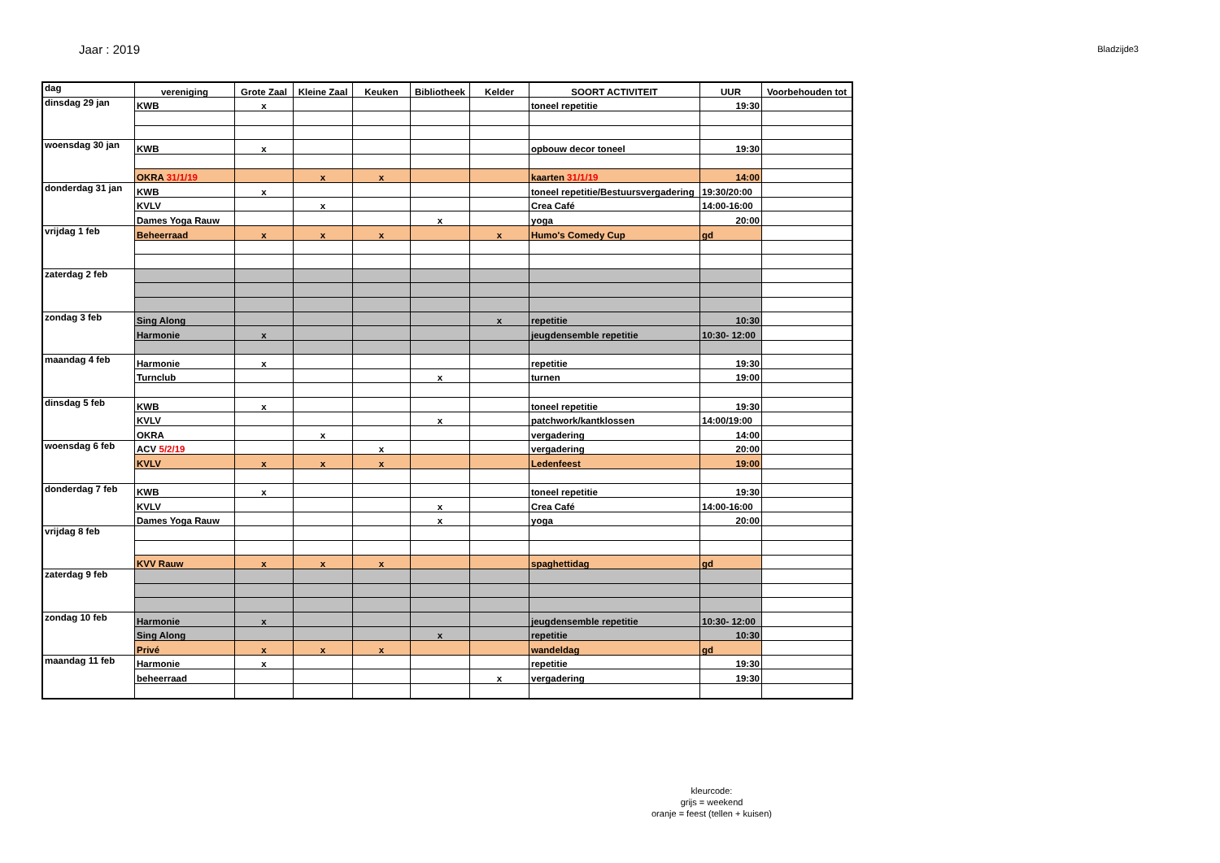Jaar : 2019
Bladzijde3
| dag | vereniging | Grote Zaal | Kleine Zaal | Keuken | Bibliotheek | Kelder | SOORT ACTIVITEIT | UUR | Voorbehouden tot |
| --- | --- | --- | --- | --- | --- | --- | --- | --- | --- |
| dinsdag 29 jan | KWB | x | | | | | toneel repetitie | 19:30 | |
| woensdag 30 jan | KWB | x | | | | | opbouw decor toneel | 19:30 | |
| | OKRA 31/1/19 | | x | x | | | kaarten 31/1/19 | 14:00 | |
| donderdag 31 jan | KWB | x | | | | | toneel repetitie/Bestuursvergadering | 19:30/20:00 | |
| | KVLV | | x | | | | Crea Café | 14:00-16:00 | |
| | Dames Yoga Rauw | | | | x | | yoga | 20:00 | |
| vrijdag 1 feb | Beheerraad | x | x | x | | x | Humo's Comedy Cup | gd | |
| zaterdag 2 feb | | | | | | | | | |
| zondag 3 feb | Sing Along | | | | | x | repetitie | 10:30 | |
| | Harmonie | x | | | | | jeugdensemble repetitie | 10:30- 12:00 | |
| maandag 4 feb | Harmonie | x | | | | | repetitie | 19:30 | |
| | Turnclub | | | | x | | turnen | 19:00 | |
| dinsdag 5 feb | KWB | x | | | | | toneel repetitie | 19:30 | |
| | KVLV | | | | x | | patchwork/kantklossen | 14:00/19:00 | |
| | OKRA | | x | | | | vergadering | 14:00 | |
| woensdag 6 feb | ACV 5/2/19 | | | x | | | vergadering | 20:00 | |
| | KVLV | x | x | x | | | Ledenfeest | 19:00 | |
| donderdag 7 feb | KWB | x | | | | | toneel repetitie | 19:30 | |
| | KVLV | | | | x | | Crea Café | 14:00-16:00 | |
| | Dames Yoga Rauw | | | | x | | yoga | 20:00 | |
| vrijdag 8 feb | | | | | | | | | |
| | KVV Rauw | x | x | x | | | spaghettidag | gd | |
| zaterdag 9 feb | | | | | | | | | |
| zondag 10 feb | Harmonie | x | | | | | jeugdensemble repetitie | 10:30- 12:00 | |
| | Sing Along | | | | x | | repetitie | 10:30 | |
| | Privé | x | x | x | | | wandeldag | gd | |
| maandag 11 feb | Harmonie | x | | | | | repetitie | 19:30 | |
| | beheerraad | | | | | x | vergadering | 19:30 | |
kleurcode:
grijs = weekend
oranje = feest (tellen + kuisen)